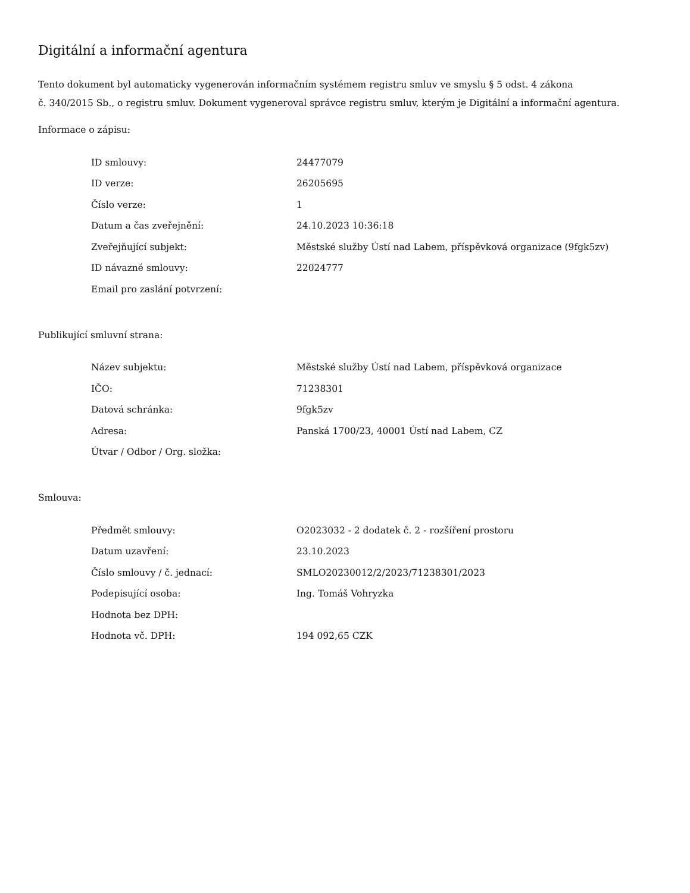Digitální a informační agentura
Tento dokument byl automaticky vygenerován informačním systémem registru smluv ve smyslu § 5 odst. 4 zákona
č. 340/2015 Sb., o registru smluv. Dokument vygeneroval správce registru smluv, kterým je Digitální a informační agentura.
Informace o zápisu:
| ID smlouvy: | 24477079 |
| ID verze: | 26205695 |
| Číslo verze: | 1 |
| Datum a čas zveřejnění: | 24.10.2023 10:36:18 |
| Zveřejňující subjekt: | Městské služby Ústí nad Labem, příspěvková organizace (9fgk5zv) |
| ID návazné smlouvy: | 22024777 |
| Email pro zaslání potvrzení: | |
Publikující smluvní strana:
| Název subjektu: | Městské služby Ústí nad Labem, příspěvková organizace |
| IČO: | 71238301 |
| Datová schránka: | 9fgk5zv |
| Adresa: | Panská 1700/23, 40001 Ústí nad Labem, CZ |
| Útvar / Odbor / Org. složka: | |
Smlouva:
| Předmět smlouvy: | O2023032 - 2 dodatek č. 2 - rozšíření prostoru |
| Datum uzavření: | 23.10.2023 |
| Číslo smlouvy / č. jednací: | SMLO20230012/2/2023/71238301/2023 |
| Podepisující osoba: | Ing. Tomáš Vohryzka |
| Hodnota bez DPH: | |
| Hodnota vč. DPH: | 194 092,65 CZK |